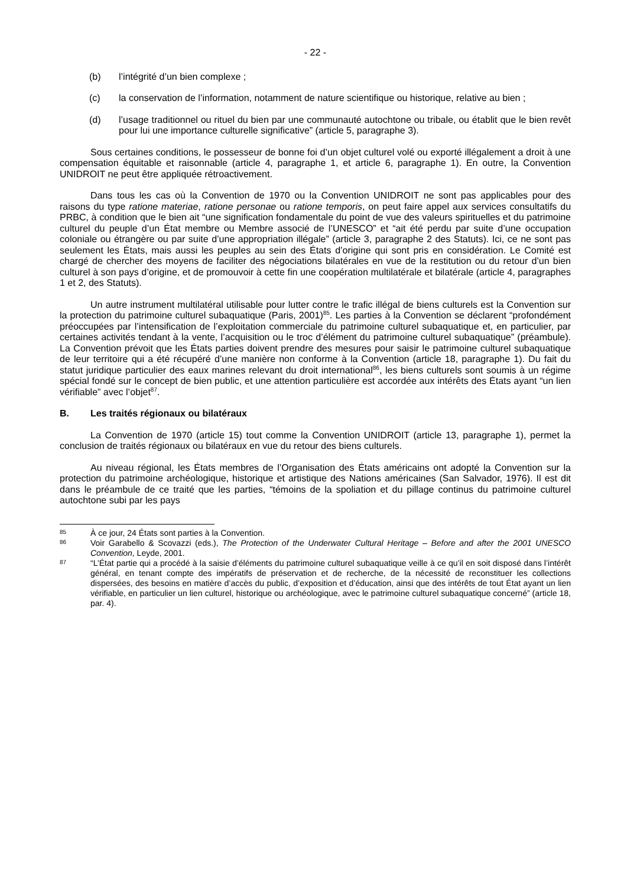- 22 -
(b) l’intégrité d’un bien complexe ;
(c) la conservation de l’information, notamment de nature scientifique ou historique, relative au bien ;
(d) l’usage traditionnel ou rituel du bien par une communauté autochtone ou tribale, ou établit que le bien revêt pour lui une importance culturelle significative” (article 5, paragraphe 3).
Sous certaines conditions, le possesseur de bonne foi d’un objet culturel volé ou exporté illégalement a droit à une compensation équitable et raisonnable (article 4, paragraphe 1, et article 6, paragraphe 1). En outre, la Convention UNIDROIT ne peut être appliquée rétroactivement.
Dans tous les cas où la Convention de 1970 ou la Convention UNIDROIT ne sont pas applicables pour des raisons du type ratione materiae, ratione personae ou ratione temporis, on peut faire appel aux services consultatifs du PRBC, à condition que le bien ait “une signification fondamentale du point de vue des valeurs spirituelles et du patrimoine culturel du peuple d’un État membre ou Membre associé de l’UNESCO” et “ait été perdu par suite d’une occupation coloniale ou étrangère ou par suite d’une appropriation illégale” (article 3, paragraphe 2 des Statuts). Ici, ce ne sont pas seulement les États, mais aussi les peuples au sein des États d’origine qui sont pris en considération. Le Comité est chargé de chercher des moyens de faciliter des négociations bilatérales en vue de la restitution ou du retour d’un bien culturel à son pays d’origine, et de promouvoir à cette fin une coopération multilatérale et bilatérale (article 4, paragraphes 1 et 2, des Statuts).
Un autre instrument multilatéral utilisable pour lutter contre le trafic illégal de biens culturels est la Convention sur la protection du patrimoine culturel subaquatique (Paris, 2001)<sup>85</sup>. Les parties à la Convention se déclarent “profondément préoccupées par l’intensification de l’exploitation commerciale du patrimoine culturel subaquatique et, en particulier, par certaines activités tendant à la vente, l’acquisition ou le troc d’élément du patrimoine culturel subaquatique” (préambule). La Convention prévoit que les États parties doivent prendre des mesures pour saisir le patrimoine culturel subaquatique de leur territoire qui a été récupéré d’une manière non conforme à la Convention (article 18, paragraphe 1). Du fait du statut juridique particulier des eaux marines relevant du droit international<sup>86</sup>, les biens culturels sont soumis à un régime spécial fondé sur le concept de bien public, et une attention particulière est accordée aux intérêts des États ayant “un lien vérifiable” avec l’objet<sup>87</sup>.
B. Les traités régionaux ou bilatéraux
La Convention de 1970 (article 15) tout comme la Convention UNIDROIT (article 13, paragraphe 1), permet la conclusion de traités régionaux ou bilatéraux en vue du retour des biens culturels.
Au niveau régional, les États membres de l’Organisation des États américains ont adopté la Convention sur la protection du patrimoine archéologique, historique et artistique des Nations américaines (San Salvador, 1976). Il est dit dans le préambule de ce traité que les parties, “témoins de la spoliation et du pillage continus du patrimoine culturel autochtone subi par les pays
85
À ce jour, 24 États sont parties à la Convention.
86
Voir Garabello & Scovazzi (eds.), The Protection of the Underwater Cultural Heritage – Before and after the 2001 UNESCO Convention, Leyde, 2001.
87
“L’État partie qui a procédé à la saisie d’éléments du patrimoine culturel subaquatique veille à ce qu’il en soit disposé dans l’intérêt général, en tenant compte des impératifs de préservation et de recherche, de la nécessité de reconstituer les collections dispersées, des besoins en matière d’accès du public, d’exposition et d’éducation, ainsi que des intérêts de tout État ayant un lien vérifiable, en particulier un lien culturel, historique ou archéologique, avec le patrimoine culturel subaquatique concerné” (article 18, par. 4).